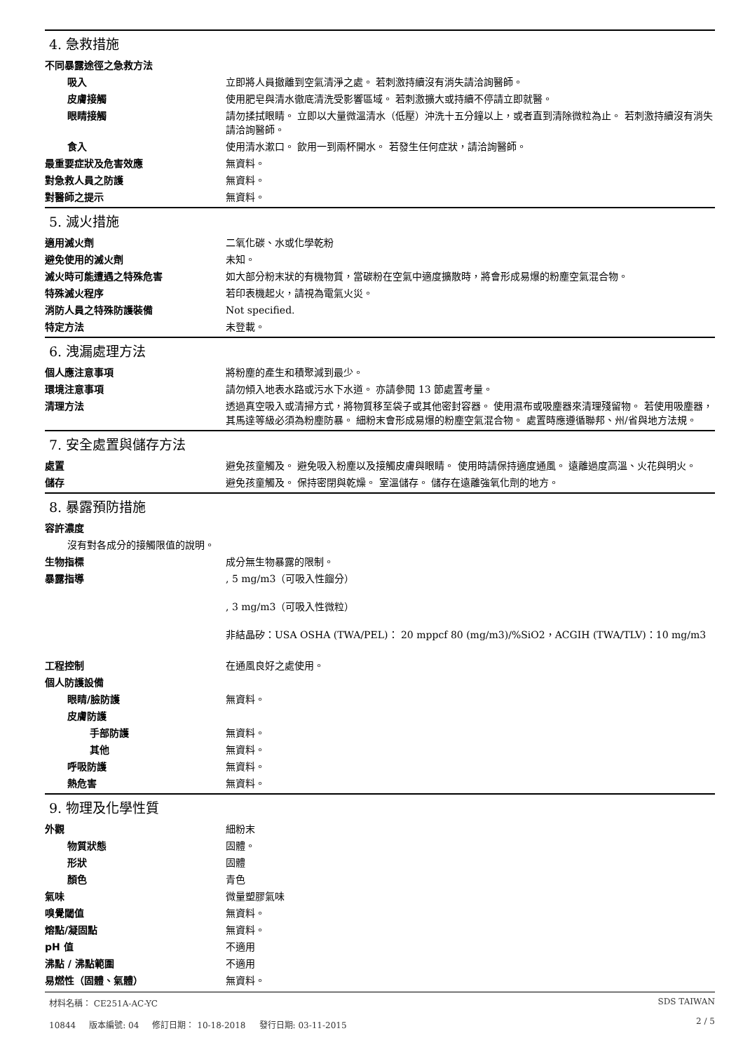4. 急救措施
不同暴露途徑之急救方法
吸入 立即將人員撤離到空氣清淨之處。 若刺激持續沒有消失請洽詢醫師。
皮膚接觸 使用肥皂與清水徹底清洗受影響區域。 若刺激擴大或持續不停請立即就醫。
眼睛接觸 請勿揉拭眼睛。 立即以大量微溫清水（低壓）沖洗十五分鐘以上，或者直到清除微粒為止。 若刺激持續沒有消失請洽詢醫師。
食入 使用清水漱口。 飲用一到兩杯開水。 若發生任何症狀，請洽詢醫師。
最重要症狀及危害效應 無資料。
對急救人員之防護 無資料。
對醫師之提示 無資料。
5. 滅火措施
適用滅火劑 二氧化碳、水或化學乾粉
避免使用的滅火劑 未知。
滅火時可能遭遇之特殊危害 如大部分粉末狀的有機物質，當碳粉在空氣中適度擴散時，將會形成易爆的粉塵空氣混合物。
特殊滅火程序 若印表機起火，請視為電氣火災。
消防人員之特殊防護裝備 Not specified.
特定方法 未登載。
6. 洩漏處理方法
個人應注意事項 將粉塵的產生和積聚減到最少。
環境注意事項 請勿傾入地表水路或污水下水道。 亦請參閱 13 節處置考量。
清理方法 透過真空吸入或清掃方式，將物質移至袋子或其他密封容器。 使用濕布或吸塵器來清理殘留物。 若使用吸塵器，其馬達等級必須為粉塵防暴。 細粉末會形成易爆的粉塵空氣混合物。 處置時應遵循聯邦、州/省與地方法規。
7. 安全處置與儲存方法
處置 避免孩童觸及。 避免吸入粉塵以及接觸皮膚與眼睛。 使用時請保持適度通風。 遠離過度高溫、火花與明火。
儲存 避免孩童觸及。 保持密閉與乾燥。 室溫儲存。 儲存在遠離強氧化劑的地方。
8. 暴露預防措施
容許濃度
沒有對各成分的接觸限值的說明。
生物指標 成分無生物暴露的限制。
暴露指導 , 5 mg/m3（可吸入性餾分）
, 3 mg/m3（可吸入性微粒）
非結晶矽：USA OSHA (TWA/PEL)： 20 mppcf 80 (mg/m3)/%SiO2，ACGIH (TWA/TLV)：10 mg/m3
工程控制 在通風良好之處使用。
個人防護設備
眼睛/臉防護 無資料。
皮膚防護
手部防護 無資料。
其他 無資料。
呼吸防護 無資料。
熱危害 無資料。
9. 物理及化學性質
外觀 細粉末
物質狀態 固體。
形狀 固體
顏色 青色
氣味 微量塑膠氣味
嗅覺閾值 無資料。
熔點/凝固點 無資料。
pH 值 不適用
沸點 / 沸點範圍 不適用
易燃性（固體、氣體） 無資料。
材料名稱： CE251A-AC-YC
10844 版本編號: 04 修訂日期： 10-18-2018 發行日期: 03-11-2015
SDS TAIWAN
2 / 5